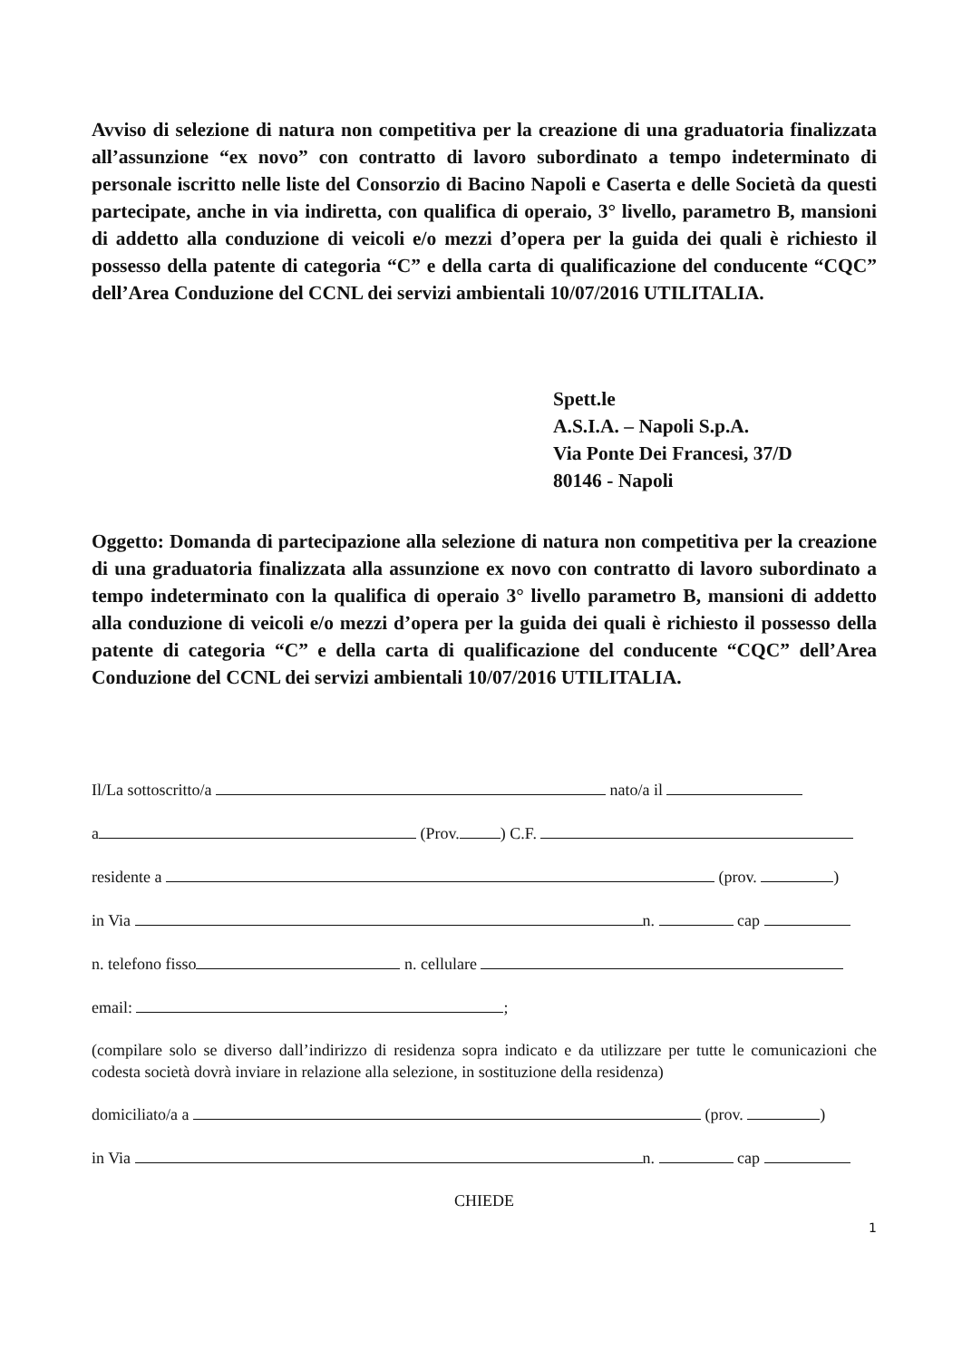Avviso di selezione di natura non competitiva per la creazione di una graduatoria finalizzata all’assunzione “ex novo” con contratto di lavoro subordinato a tempo indeterminato di personale iscritto nelle liste del Consorzio di Bacino Napoli e Caserta e delle Società da questi partecipate, anche in via indiretta, con qualifica di operaio, 3° livello, parametro B, mansioni di addetto alla conduzione di veicoli e/o mezzi d’opera per la guida dei quali è richiesto il possesso della patente di categoria “C” e della carta di qualificazione del conducente “CQC” dell’Area Conduzione del CCNL dei servizi ambientali 10/07/2016 UTILITALIA.
Spett.le
A.S.I.A. – Napoli S.p.A.
Via Ponte Dei Francesi, 37/D
80146 - Napoli
Oggetto: Domanda di partecipazione alla selezione di natura non competitiva per la creazione di una graduatoria finalizzata alla assunzione ex novo con contratto di lavoro subordinato a tempo indeterminato con la qualifica di operaio 3° livello parametro B, mansioni di addetto alla conduzione di veicoli e/o mezzi d’opera per la guida dei quali è richiesto il possesso della patente di categoria “C” e della carta di qualificazione del conducente “CQC” dell’Area Conduzione del CCNL dei servizi ambientali 10/07/2016 UTILITALIA.
Il/La sottoscritto/a nato/a il
a (Prov. ) C.F.
residente a (prov. )
in Via n. cap
n. telefono fisso n. cellulare
email: ;
(compilare solo se diverso dall’indirizzo di residenza sopra indicato e da utilizzare per tutte le comunicazioni che codesta società dovrà inviare in relazione alla selezione, in sostituzione della residenza)
domiciliato/a a (prov. )
in Via n. cap
CHIEDE
1